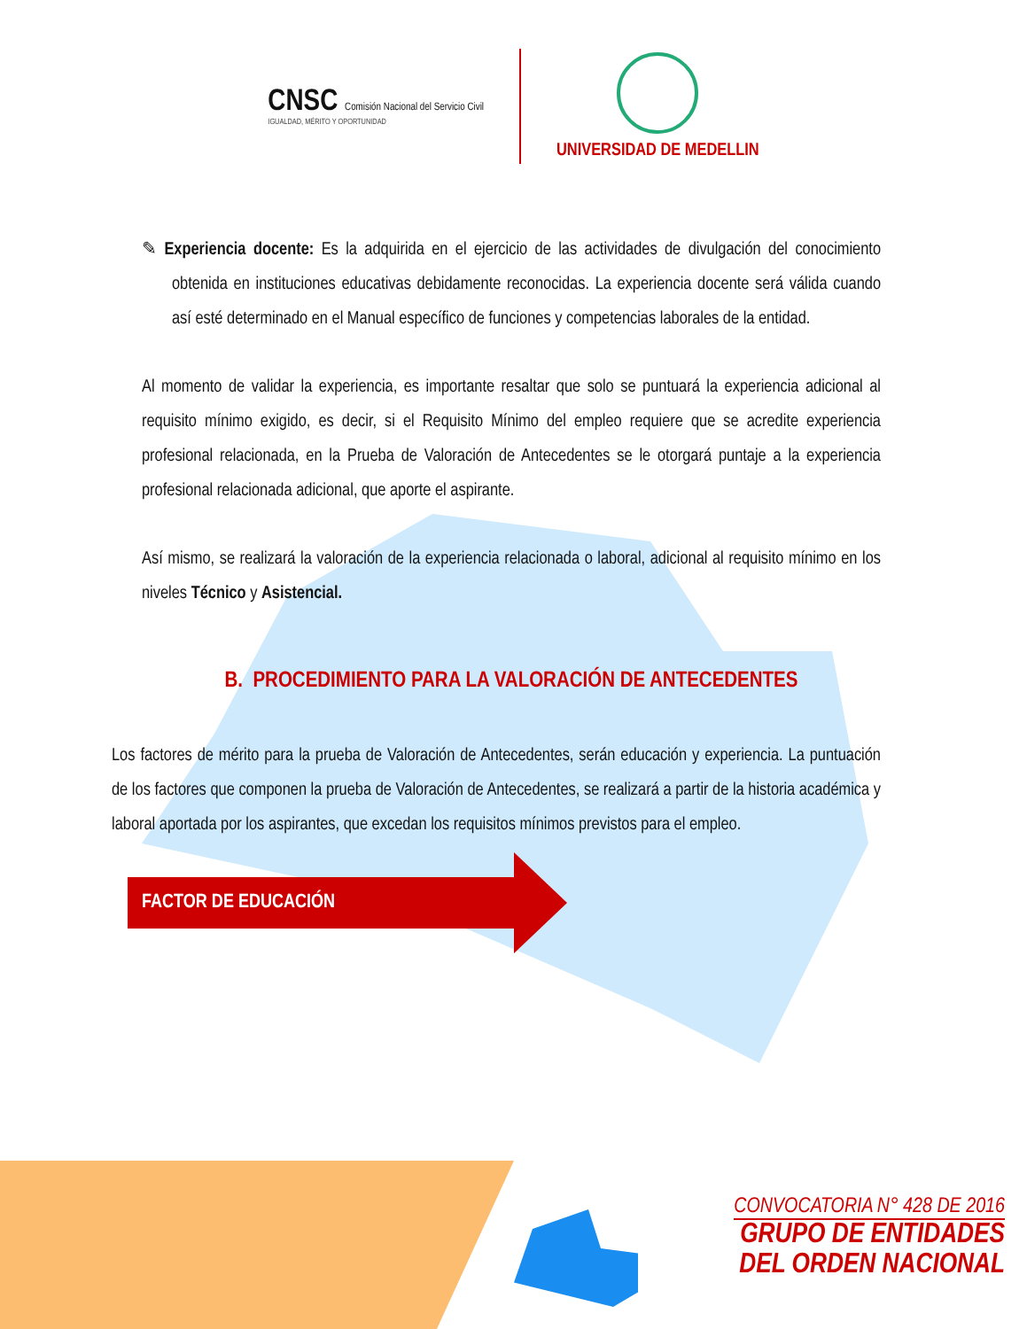CNSC Comisión Nacional del Servicio Civil
IGUALDAD, MÉRITO Y OPORTUNIDAD
UNIVERSIDAD DE MEDELLIN
✎ Experiencia docente: Es la adquirida en el ejercicio de las actividades de divulgación del conocimiento obtenida en instituciones educativas debidamente reconocidas. La experiencia docente será válida cuando así esté determinado en el Manual específico de funciones y competencias laborales de la entidad.
Al momento de validar la experiencia, es importante resaltar que solo se puntuará la experiencia adicional al requisito mínimo exigido, es decir, si el Requisito Mínimo del empleo requiere que se acredite experiencia profesional relacionada, en la Prueba de Valoración de Antecedentes se le otorgará puntaje a la experiencia profesional relacionada adicional, que aporte el aspirante.
Así mismo, se realizará la valoración de la experiencia relacionada o laboral, adicional al requisito mínimo en los niveles Técnico y Asistencial.
B. PROCEDIMIENTO PARA LA VALORACIÓN DE ANTECEDENTES
Los factores de mérito para la prueba de Valoración de Antecedentes, serán educación y experiencia. La puntuación de los factores que componen la prueba de Valoración de Antecedentes, se realizará a partir de la historia académica y laboral aportada por los aspirantes, que excedan los requisitos mínimos previstos para el empleo.
FACTOR DE EDUCACIÓN
CONVOCATORIA N° 428 DE 2016
GRUPO DE ENTIDADES
DEL ORDEN NACIONAL